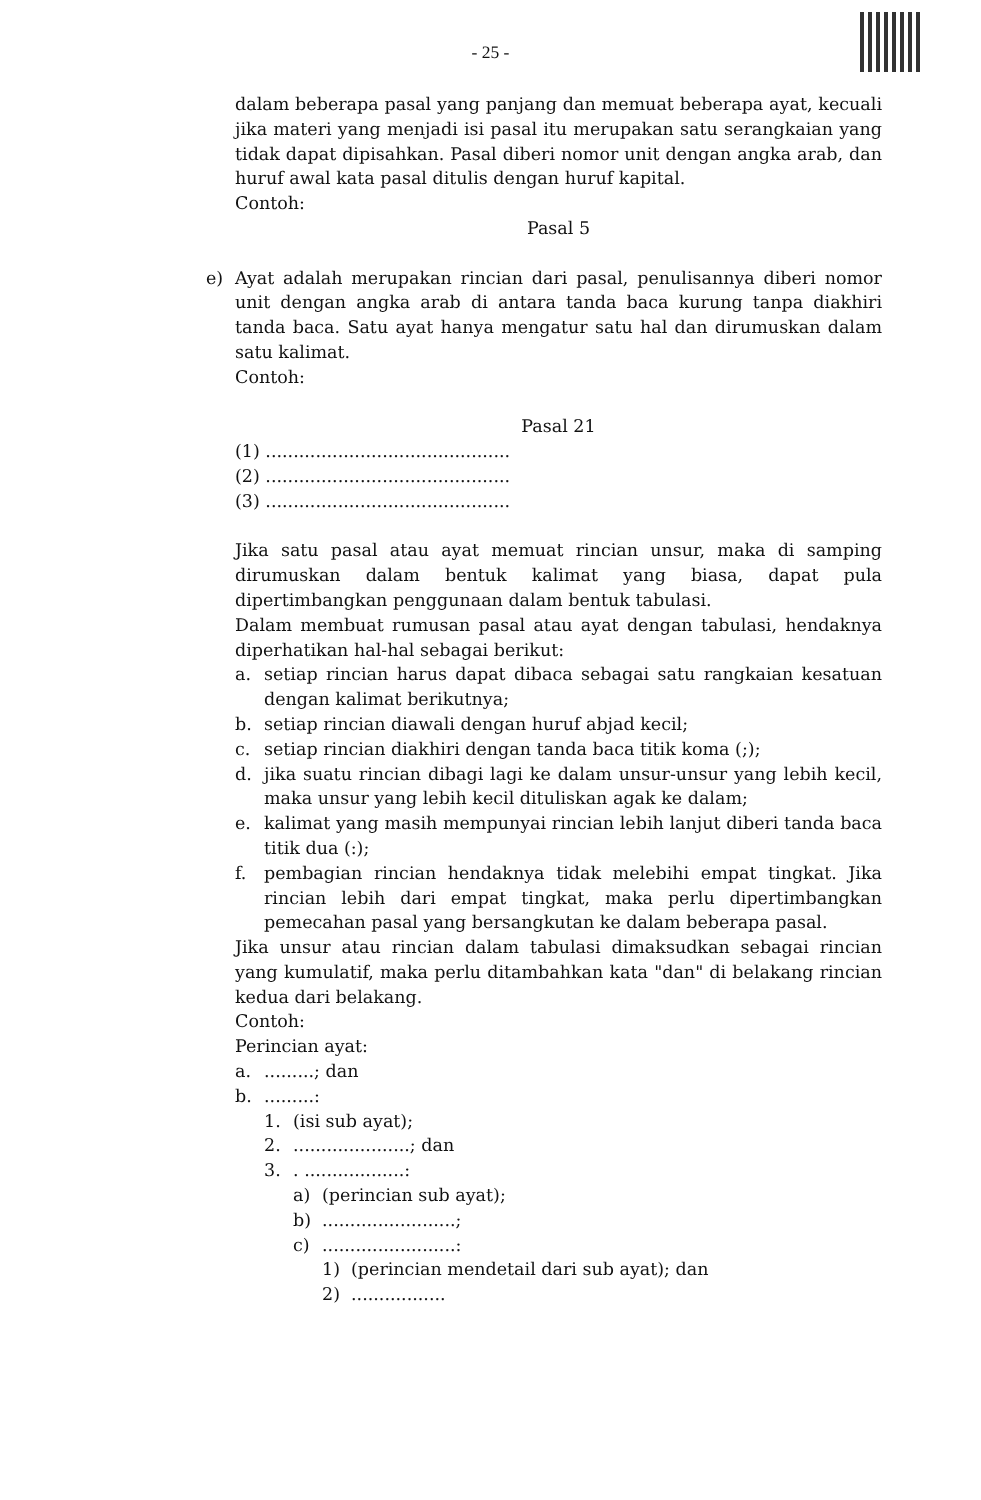- 25 -
dalam beberapa pasal yang panjang dan memuat beberapa ayat, kecuali jika materi yang menjadi isi pasal itu merupakan satu serangkaian yang tidak dapat dipisahkan. Pasal diberi nomor unit dengan angka arab, dan huruf awal kata pasal ditulis dengan huruf kapital.
Contoh:
Pasal 5
e) Ayat adalah merupakan rincian dari pasal, penulisannya diberi nomor unit dengan angka arab di antara tanda baca kurung tanpa diakhiri tanda baca. Satu ayat hanya mengatur satu hal dan dirumuskan dalam satu kalimat.
Contoh:
Pasal 21
(1) ............................................
(2) ............................................
(3) ............................................
Jika satu pasal atau ayat memuat rincian unsur, maka di samping dirumuskan dalam bentuk kalimat yang biasa, dapat pula dipertimbangkan penggunaan dalam bentuk tabulasi.
Dalam membuat rumusan pasal atau ayat dengan tabulasi, hendaknya diperhatikan hal-hal sebagai berikut:
a. setiap rincian harus dapat dibaca sebagai satu rangkaian kesatuan dengan kalimat berikutnya;
b. setiap rincian diawali dengan huruf abjad kecil;
c. setiap rincian diakhiri dengan tanda baca titik koma (;);
d. jika suatu rincian dibagi lagi ke dalam unsur-unsur yang lebih kecil, maka unsur yang lebih kecil dituliskan agak ke dalam;
e. kalimat yang masih mempunyai rincian lebih lanjut diberi tanda baca titik dua (:);
f. pembagian rincian hendaknya tidak melebihi empat tingkat. Jika rincian lebih dari empat tingkat, maka perlu dipertimbangkan pemecahan pasal yang bersangkutan ke dalam beberapa pasal.
Jika unsur atau rincian dalam tabulasi dimaksudkan sebagai rincian yang kumulatif, maka perlu ditambahkan kata "dan" di belakang rincian kedua dari belakang.
Contoh:
Perincian ayat:
a..........; dan
b..........:
1. (isi sub ayat);
2......................; dan
3.. ..................:
a) (perincian sub ayat);
b)........................;
c)........................:
1) (perincian mendetail dari sub ayat); dan
2).................